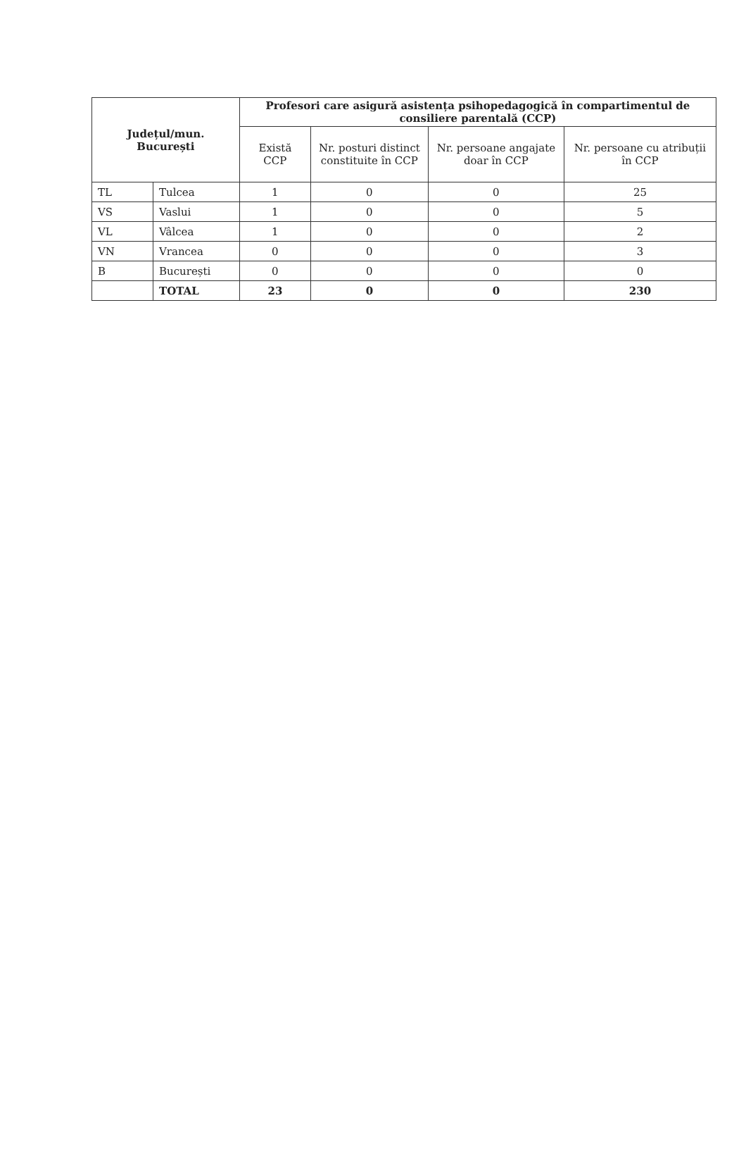| Județul/mun. București | | Profesori care asigură asistența psihopedagogică în compartimentul de consiliere parentală (CCP) | | | |
| --- | --- | --- | --- | --- | --- |
| | | Există CCP | Nr. posturi distinct constituite în CCP | Nr. persoane angajate doar în CCP | Nr. persoane cu atribuții în CCP |
| TL | Tulcea | 1 | 0 | 0 | 25 |
| VS | Vaslui | 1 | 0 | 0 | 5 |
| VL | Vâlcea | 1 | 0 | 0 | 2 |
| VN | Vrancea | 0 | 0 | 0 | 3 |
| B | București | 0 | 0 | 0 | 0 |
| | TOTAL | 23 | 0 | 0 | 230 |